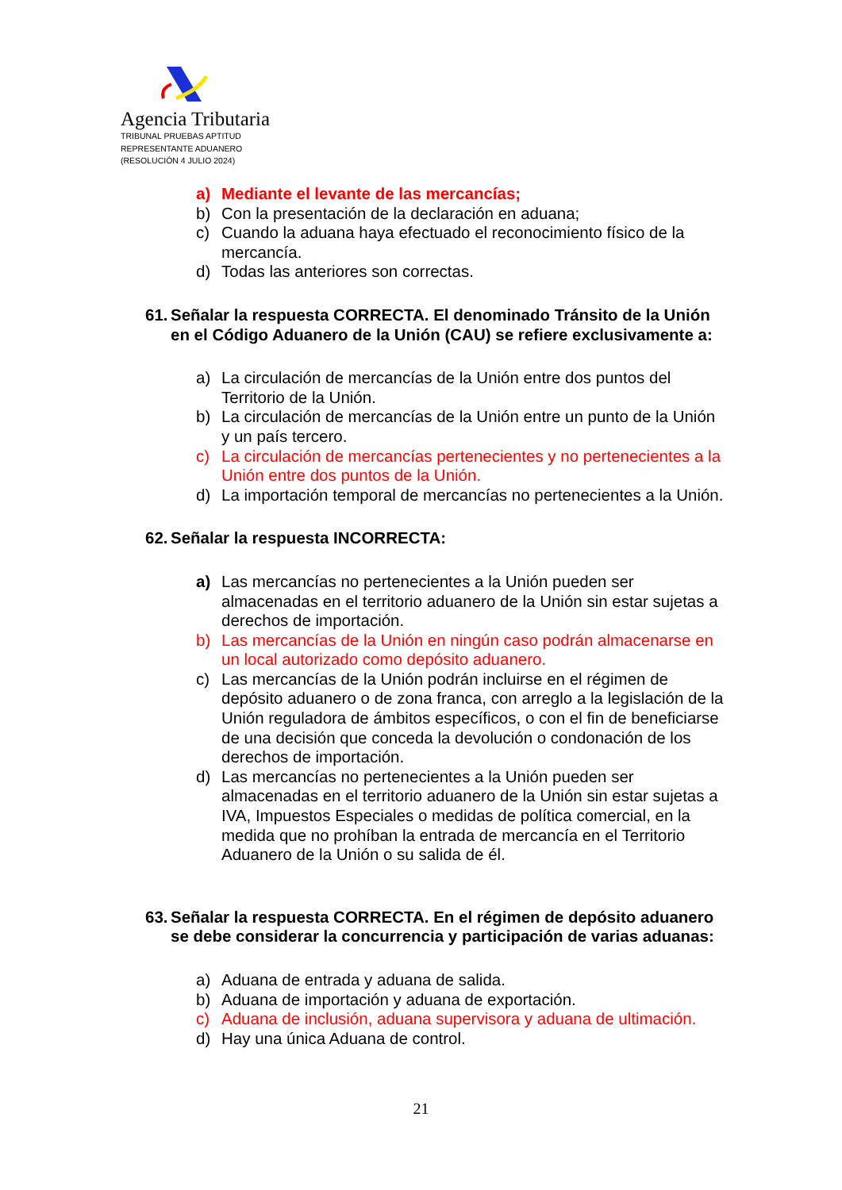Agencia Tributaria
TRIBUNAL PRUEBAS APTITUD
REPRESENTANTE ADUANERO
(RESOLUCIÓN 4 JULIO 2024)
a) Mediante el levante de las mercancías;
b) Con la presentación de la declaración en aduana;
c) Cuando la aduana haya efectuado el reconocimiento físico de la mercancía.
d) Todas las anteriores son correctas.
61. Señalar la respuesta CORRECTA. El denominado Tránsito de la Unión en el Código Aduanero de la Unión (CAU) se refiere exclusivamente a:
a) La circulación de mercancías de la Unión entre dos puntos del Territorio de la Unión.
b) La circulación de mercancías de la Unión entre un punto de la Unión y un país tercero.
c) La circulación de mercancías pertenecientes y no pertenecientes a la Unión entre dos puntos de la Unión.
d) La importación temporal de mercancías no pertenecientes a la Unión.
62. Señalar la respuesta INCORRECTA:
a) Las mercancías no pertenecientes a la Unión pueden ser almacenadas en el territorio aduanero de la Unión sin estar sujetas a derechos de importación.
b) Las mercancías de la Unión en ningún caso podrán almacenarse en un local autorizado como depósito aduanero.
c) Las mercancías de la Unión podrán incluirse en el régimen de depósito aduanero o de zona franca, con arreglo a la legislación de la Unión reguladora de ámbitos específicos, o con el fin de beneficiarse de una decisión que conceda la devolución o condonación de los derechos de importación.
d) Las mercancías no pertenecientes a la Unión pueden ser almacenadas en el territorio aduanero de la Unión sin estar sujetas a IVA, Impuestos Especiales o medidas de política comercial, en la medida que no prohíban la entrada de mercancía en el Territorio Aduanero de la Unión o su salida de él.
63. Señalar la respuesta CORRECTA. En el régimen de depósito aduanero se debe considerar la concurrencia y participación de varias aduanas:
a) Aduana de entrada y aduana de salida.
b) Aduana de importación y aduana de exportación.
c) Aduana de inclusión, aduana supervisora y aduana de ultimación.
d) Hay una única Aduana de control.
21